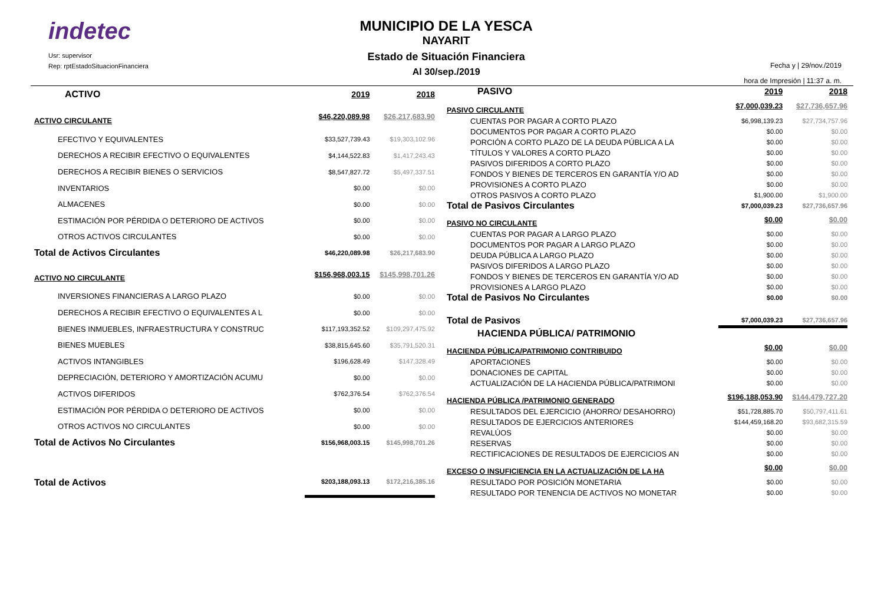indetec
Usr: supervisor
Rep: rptEstadoSituacionFinanciera
MUNICIPIO DE LA YESCA
NAYARIT
Estado de Situación Financiera
Al 30/sep./2019
Fecha y | 29/nov./2019
hora de Impresión | 11:37 a. m.
| ACTIVO | 2019 | 2018 |
| ACTIVO CIRCULANTE | $46,220,089.98 | $26,217,683.90 |
| EFECTIVO Y EQUIVALENTES | $33,527,739.43 | $19,303,102.96 |
| DERECHOS A RECIBIR EFECTIVO O EQUIVALENTES | $4,144,522.83 | $1,417,243.43 |
| DERECHOS A RECIBIR BIENES O SERVICIOS | $8,547,827.72 | $5,497,337.51 |
| INVENTARIOS | $0.00 | $0.00 |
| ALMACENES | $0.00 | $0.00 |
| ESTIMACIÓN POR PÉRDIDA O DETERIORO DE ACTIVOS | $0.00 | $0.00 |
| OTROS ACTIVOS CIRCULANTES | $0.00 | $0.00 |
| Total de Activos Circulantes | $46,220,089.98 | $26,217,683.90 |
| ACTIVO NO CIRCULANTE | $156,968,003.15 | $145,998,701.26 |
| INVERSIONES FINANCIERAS A LARGO PLAZO | $0.00 | $0.00 |
| DERECHOS A RECIBIR EFECTIVO O EQUIVALENTES A L | $0.00 | $0.00 |
| BIENES INMUEBLES, INFRAESTRUCTURA Y CONSTRUC | $117,193,352.52 | $109,297,475.92 |
| BIENES MUEBLES | $38,815,645.60 | $35,791,520.31 |
| ACTIVOS INTANGIBLES | $196,628.49 | $147,328.49 |
| DEPRECIACIÓN, DETERIORO Y AMORTIZACIÓN ACUMU | $0.00 | $0.00 |
| ACTIVOS DIFERIDOS | $762,376.54 | $762,376.54 |
| ESTIMACIÓN POR PÉRDIDA O DETERIORO DE ACTIVOS | $0.00 | $0.00 |
| OTROS ACTIVOS NO CIRCULANTES | $0.00 | $0.00 |
| Total de Activos No Circulantes | $156,968,003.15 | $145,998,701.26 |
| Total de Activos | $203,188,093.13 | $172,216,385.16 |
| PASIVO | 2019 | 2018 |
| PASIVO CIRCULANTE | $7,000,039.23 | $27,736,657.96 |
| CUENTAS POR PAGAR A CORTO PLAZO | $6,998,139.23 | $27,734,757.96 |
| DOCUMENTOS POR PAGAR A CORTO PLAZO | $0.00 | $0.00 |
| PORCIÓN A CORTO PLAZO DE LA DEUDA PÚBLICA A LA | $0.00 | $0.00 |
| TÍTULOS Y VALORES A CORTO PLAZO | $0.00 | $0.00 |
| PASIVOS DIFERIDOS A CORTO PLAZO | $0.00 | $0.00 |
| FONDOS Y BIENES DE TERCEROS EN GARANTÍA Y/O AD | $0.00 | $0.00 |
| PROVISIONES A CORTO PLAZO | $0.00 | $0.00 |
| OTROS PASIVOS A CORTO PLAZO | $1,900.00 | $1,900.00 |
| Total de Pasivos Circulantes | $7,000,039.23 | $27,736,657.96 |
| PASIVO NO CIRCULANTE | $0.00 | $0.00 |
| CUENTAS POR PAGAR A LARGO PLAZO | $0.00 | $0.00 |
| DOCUMENTOS POR PAGAR A LARGO PLAZO | $0.00 | $0.00 |
| DEUDA PÚBLICA A LARGO PLAZO | $0.00 | $0.00 |
| PASIVOS DIFERIDOS A LARGO PLAZO | $0.00 | $0.00 |
| FONDOS Y BIENES DE TERCEROS EN GARANTÍA Y/O AD | $0.00 | $0.00 |
| PROVISIONES A LARGO PLAZO | $0.00 | $0.00 |
| Total de Pasivos No Circulantes | $0.00 | $0.00 |
| Total de Pasivos | $7,000,039.23 | $27,736,657.96 |
| HACIENDA PÚBLICA/ PATRIMONIO | | |
| HACIENDA PÚBLICA/PATRIMONIO CONTRIBUIDO | $0.00 | $0.00 |
| APORTACIONES | $0.00 | $0.00 |
| DONACIONES DE CAPITAL | $0.00 | $0.00 |
| ACTUALIZACIÓN DE LA HACIENDA PÚBLICA/PATRIMONI | $0.00 | $0.00 |
| HACIENDA PÚBLICA /PATRIMONIO GENERADO | $196,188,053.90 | $144,479,727.20 |
| RESULTADOS DEL EJERCICIO (AHORRO/ DESAHORRO) | $51,728,885.70 | $50,797,411.61 |
| RESULTADOS DE EJERCICIOS ANTERIORES | $144,459,168.20 | $93,682,315.59 |
| REVALÚOS | $0.00 | $0.00 |
| RESERVAS | $0.00 | $0.00 |
| RECTIFICACIONES DE RESULTADOS DE EJERCICIOS AN | $0.00 | $0.00 |
| EXCESO O INSUFICIENCIA EN LA ACTUALIZACIÓN DE LA HA | $0.00 | $0.00 |
| RESULTADO POR POSICIÓN MONETARIA | $0.00 | $0.00 |
| RESULTADO POR TENENCIA DE ACTIVOS NO MONETAR | $0.00 | $0.00 |